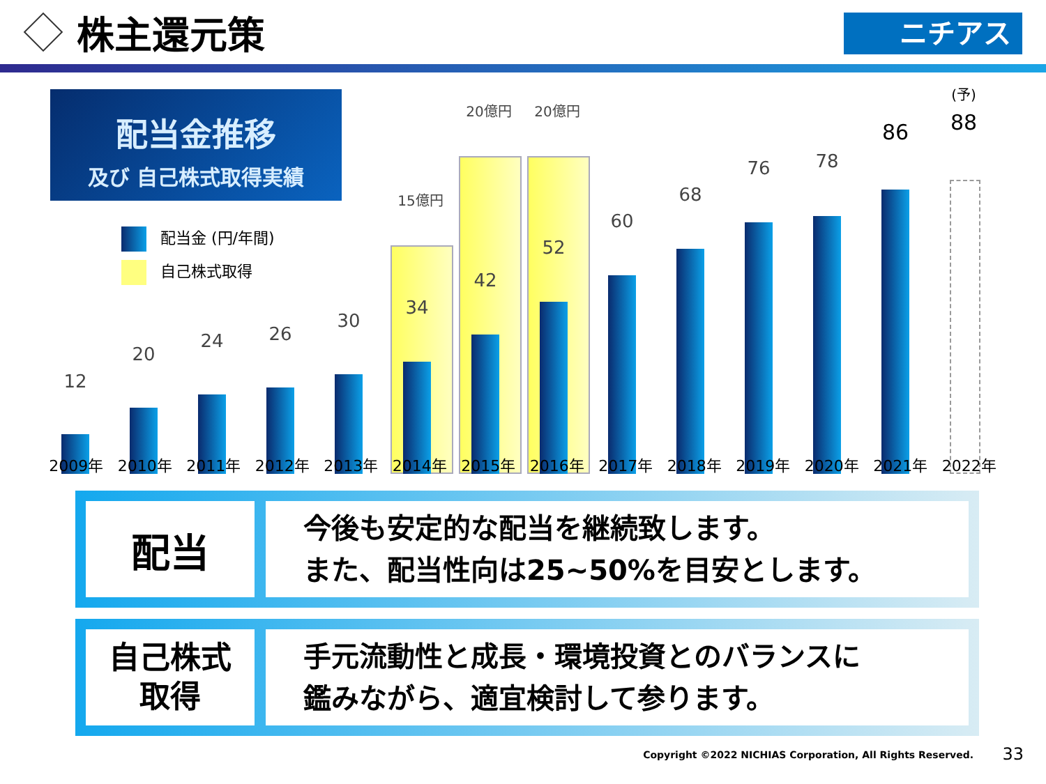株主還元策
ニチアス
配当金推移
及び 自己株式取得実績
配当金 (円/年間)
自己株式取得
15億円
20億円 20億円
12
20
24 26
30
34
42
52
60
68
76 78
86
(予)
88
2009年 2010年 2011年 2012年 2013年 2014年 2015年 2016年 2017年 2018年 2019年 2020年 2021年 2022年
配当
今後も安定的な配当を継続致します。
また、配当性向は25~50%を目安とします。
自己株式
取得
手元流動性と成長・環境投資とのバランスに
鑑みながら、適宜検討して参ります。
Copyright ©2022 NICHIAS Corporation, All Rights Reserved.
33